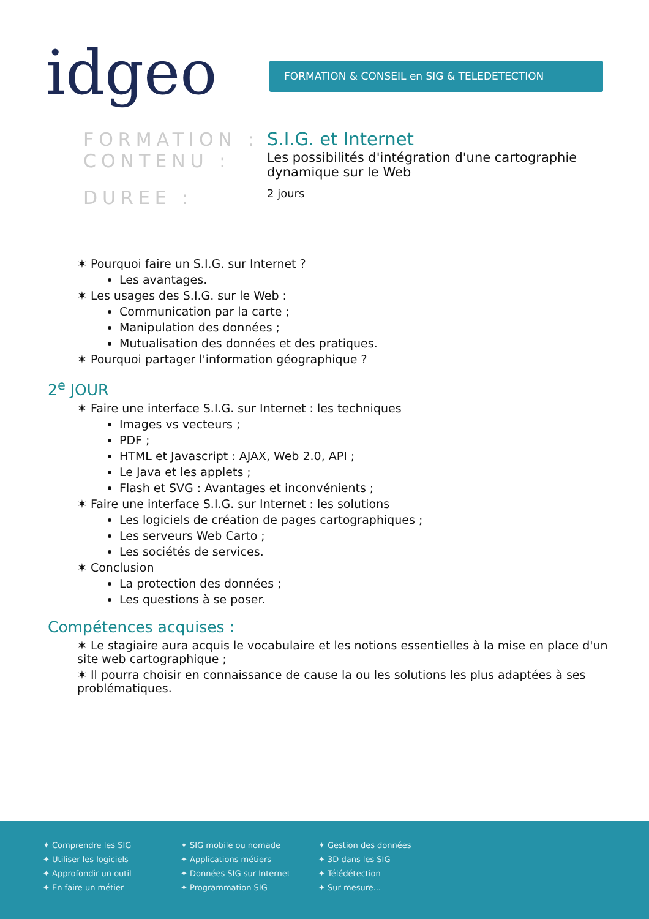idgeo FORMATION & CONSEIL en SIG & TELEDETECTION
FORMATION : S.I.G. et Internet
CONTENU :
Les possibilités d'intégration d'une cartographie dynamique sur le Web
DUREE :
2 jours
✶ Pourquoi faire un S.I.G. sur Internet ?
Les avantages.
✶ Les usages des S.I.G. sur le Web :
Communication par la carte ;
Manipulation des données ;
Mutualisation des données et des pratiques.
✶ Pourquoi partager l'information géographique ?
2<sup>e</sup> JOUR
✶ Faire une interface S.I.G. sur Internet : les techniques
Images vs vecteurs ;
PDF ;
HTML et Javascript : AJAX, Web 2.0, API ;
Le Java et les applets ;
Flash et SVG : Avantages et inconvénients ;
✶ Faire une interface S.I.G. sur Internet : les solutions
Les logiciels de création de pages cartographiques ;
Les serveurs Web Carto ;
Les sociétés de services.
✶ Conclusion
La protection des données ;
Les questions à se poser.
Compétences acquises :
✶ Le stagiaire aura acquis le vocabulaire et les notions essentielles à la mise en place d'un site web cartographique ;
✶ Il pourra choisir en connaissance de cause la ou les solutions les plus adaptées à ses problématiques.
✦ Comprendre les SIG
✦ Utiliser les logiciels
✦ Approfondir un outil
✦ En faire un métier
✦ SIG mobile ou nomade
✦ Applications métiers
✦ Données SIG sur Internet
✦ Programmation SIG
✦ Gestion des données
✦ 3D dans les SIG
✦ Télédétection
✦ Sur mesure...